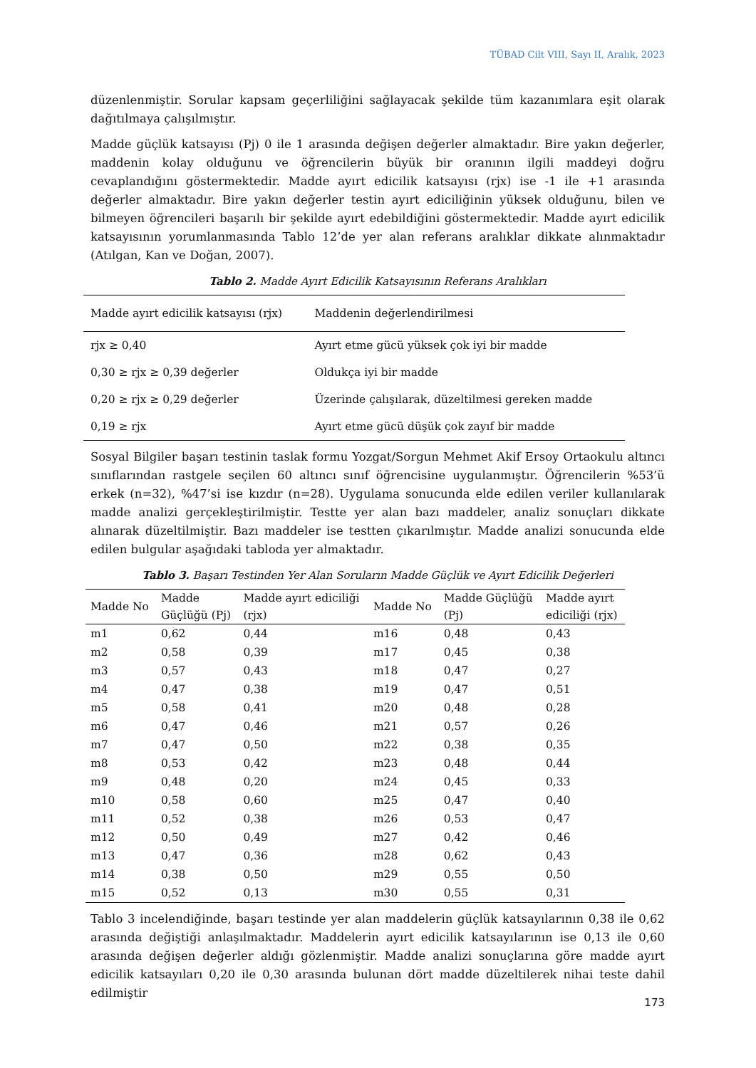TÜBAD Cilt VIII, Sayı II, Aralık, 2023
düzenlenmiştir. Sorular kapsam geçerliliğini sağlayacak şekilde tüm kazanımlara eşit olarak dağıtılmaya çalışılmıştır.
Madde güçlük katsayısı (Pj) 0 ile 1 arasında değişen değerler almaktadır. Bire yakın değerler, maddenin kolay olduğunu ve öğrencilerin büyük bir oranının ilgili maddeyi doğru cevaplandığını göstermektedir. Madde ayırt edicilik katsayısı (rjx) ise -1 ile +1 arasında değerler almaktadır. Bire yakın değerler testin ayırt ediciliğinin yüksek olduğunu, bilen ve bilmeyen öğrencileri başarılı bir şekilde ayırt edebildiğini göstermektedir. Madde ayırt edicilik katsayısının yorumlanmasında Tablo 12’de yer alan referans aralıklar dikkate alınmaktadır (Atılgan, Kan ve Doğan, 2007).
Tablo 2. Madde Ayırt Edicilik Katsayısının Referans Aralıkları
| Madde ayırt edicilik katsayısı (rjx) | Maddenin değerlendirilmesi |
| rjx ≥ 0,40 | Ayırt etme gücü yüksek çok iyi bir madde |
| 0,30 ≥ rjx ≥ 0,39 değerler | Oldukça iyi bir madde |
| 0,20 ≥ rjx ≥ 0,29 değerler | Üzerinde çalışılarak, düzeltilmesi gereken madde |
| 0,19 ≥ rjx | Ayırt etme gücü düşük çok zayıf bir madde |
Sosyal Bilgiler başarı testinin taslak formu Yozgat/Sorgun Mehmet Akif Ersoy Ortaokulu altıncı sınıflarından rastgele seçilen 60 altıncı sınıf öğrencisine uygulanmıştır. Öğrencilerin %53’ü erkek (n=32), %47’si ise kızdır (n=28). Uygulama sonucunda elde edilen veriler kullanılarak madde analizi gerçekleştirilmiştir. Testte yer alan bazı maddeler, analiz sonuçları dikkate alınarak düzeltilmiştir. Bazı maddeler ise testten çıkarılmıştır. Madde analizi sonucunda elde edilen bulgular aşağıdaki tabloda yer almaktadır.
Tablo 3. Başarı Testinden Yer Alan Soruların Madde Güçlük ve Ayırt Edicilik Değerleri
| Madde No | Madde Güçlüğü (Pj) | Madde ayırt ediciliği (rjx) | Madde No | Madde Güçlüğü (Pj) | Madde ayırt ediciliği (rjx) |
| --- | --- | --- | --- | --- | --- |
| m1 | 0,62 | 0,44 | m16 | 0,48 | 0,43 |
| m2 | 0,58 | 0,39 | m17 | 0,45 | 0,38 |
| m3 | 0,57 | 0,43 | m18 | 0,47 | 0,27 |
| m4 | 0,47 | 0,38 | m19 | 0,47 | 0,51 |
| m5 | 0,58 | 0,41 | m20 | 0,48 | 0,28 |
| m6 | 0,47 | 0,46 | m21 | 0,57 | 0,26 |
| m7 | 0,47 | 0,50 | m22 | 0,38 | 0,35 |
| m8 | 0,53 | 0,42 | m23 | 0,48 | 0,44 |
| m9 | 0,48 | 0,20 | m24 | 0,45 | 0,33 |
| m10 | 0,58 | 0,60 | m25 | 0,47 | 0,40 |
| m11 | 0,52 | 0,38 | m26 | 0,53 | 0,47 |
| m12 | 0,50 | 0,49 | m27 | 0,42 | 0,46 |
| m13 | 0,47 | 0,36 | m28 | 0,62 | 0,43 |
| m14 | 0,38 | 0,50 | m29 | 0,55 | 0,50 |
| m15 | 0,52 | 0,13 | m30 | 0,55 | 0,31 |
Tablo 3 incelendiğinde, başarı testinde yer alan maddelerin güçlük katsayılarının 0,38 ile 0,62 arasında değiştiği anlaşılmaktadır. Maddelerin ayırt edicilik katsayılarının ise 0,13 ile 0,60 arasında değişen değerler aldığı gözlenmiştir. Madde analizi sonuçlarına göre madde ayırt edicilik katsayıları 0,20 ile 0,30 arasında bulunan dört madde düzeltilerek nihai teste dahil edilmiştir
173